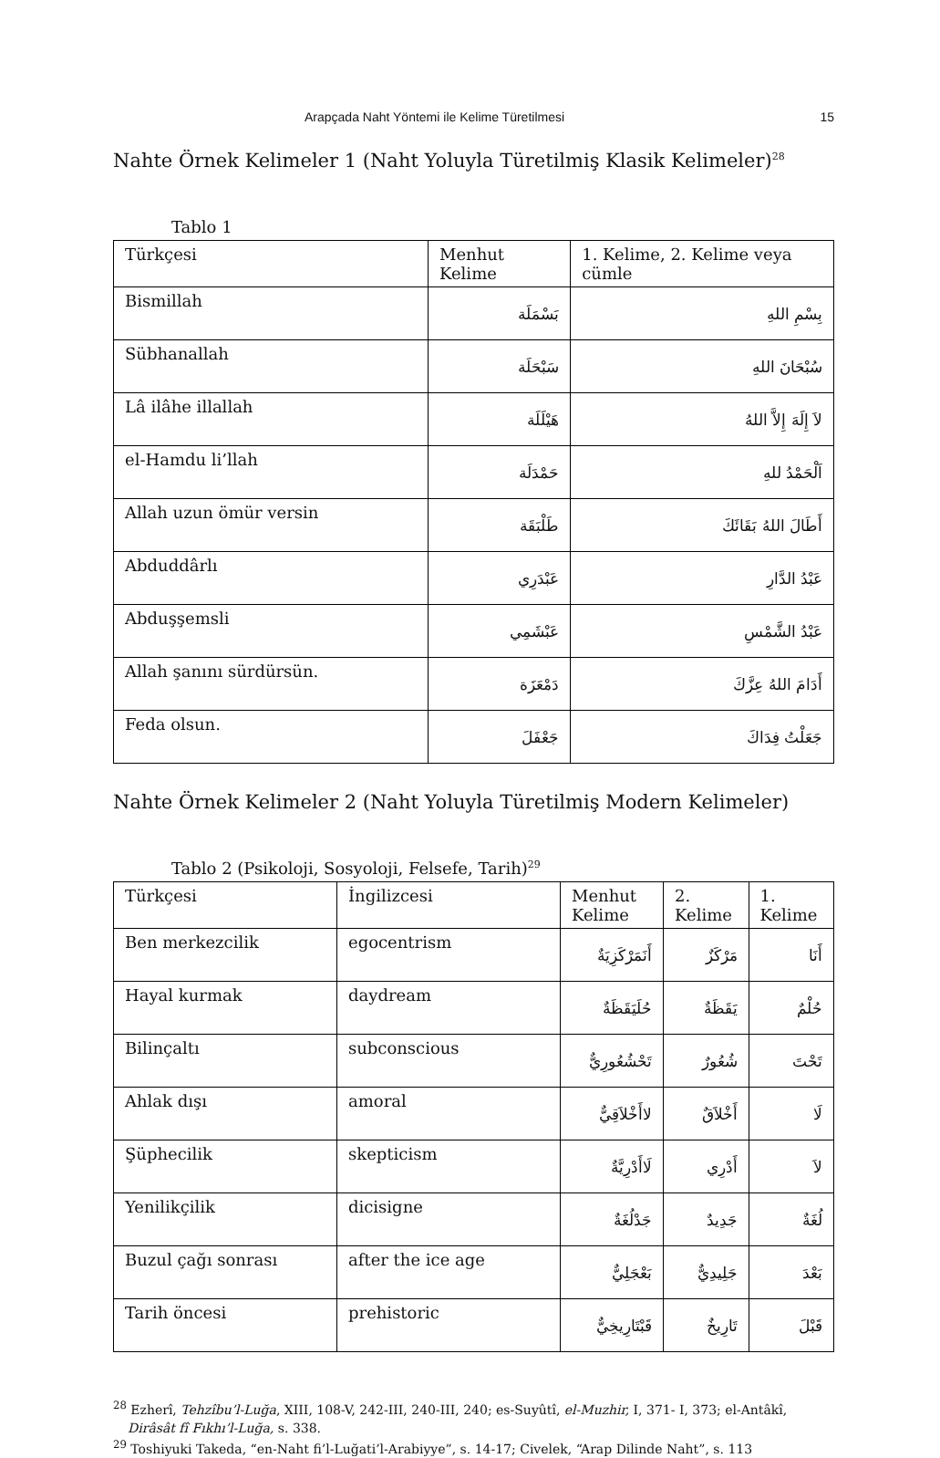Arapçada Naht Yöntemi ile Kelime Türetilmesi 15
Nahte Örnek Kelimeler 1 (Naht Yoluyla Türetilmiş Klasik Kelimeler)<sup>28</sup>
Tablo 1
| Türkçesi | Menhut Kelime | 1. Kelime, 2. Kelime veya cümle |
| --- | --- | --- |
| Bismillah | بَسْمَلَة | بِسْمِ اللهِ |
| Sübhanallah | سَبْحَلَة | سُبْحَانَ اللهِ |
| Lâ ilâhe illallah | هَيْلَلَة | لاَ إِلَهَ إِلاَّ اللهُ |
| el-Hamdu li’llah | حَمْدَلَة | اَلْحَمْدُ للهِ |
| Allah uzun ömür versin | طَلْبَقَة | أَطَالَ اللهُ بَقَائَكَ |
| Abduddârlı | عَبْدَرِي | عَبْدُ الدَّارِ |
| Abduşşemsli | عَبْشَمِي | عَبْدُ الشَّمْسِ |
| Allah şanını sürdürsün. | دَمْعَزَة | أَدَامَ اللهُ عِزَّكَ |
| Feda olsun. | جَعْفَلَ | جَعَلْتُ فِدَاكَ |
Nahte Örnek Kelimeler 2 (Naht Yoluyla Türetilmiş Modern Kelimeler)
Tablo 2 (Psikoloji, Sosyoloji, Felsefe, Tarih)<sup>29</sup>
| Türkçesi | İngilizcesi | Menhut Kelime | 2. Kelime | 1. Kelime |
| --- | --- | --- | --- | --- |
| Ben merkezcilik | egocentrism | أَنَمَرْكَزِيَةٌ | مَرْكَزٌ | أَنَا |
| Hayal kurmak | daydream | حُلَيَقَظَةٌ | يَقَظَةٌ | حُلْمٌ |
| Bilinçaltı | subconscious | تَحْشُعُورِيٌّ | شُعُورٌ | تَحْتَ |
| Ahlak dışı | amoral | لاأَخْلاَقِيٌّ | أَخْلاَقٌ | لَا |
| Şüphecilik | skepticism | لَاأَدْرِيَّةٌ | أَدْرِي | لاَ |
| Yenilikçilik | dicisigne | جَدْلُغَةٌ | جَدِيدٌ | لُغَةٌ |
| Buzul çağı sonrası | after the ice age | بَعْجَلِيٌّ | جَلِيدِيٌّ | بَعْدَ |
| Tarih öncesi | prehistoric | قَبْتَارِيخِيٌّ | تَارِيخٌ | قَبْلَ |
<sup>28</sup> Ezherî, Tehzîbu’l-Luğa, XIII, 108-V, 242-III, 240-III, 240; es-Suyûtî, el-Muzhir, I, 371- I, 373; el-Antâkî, Dirâsât fî Fıkhı’l-Luğa, s. 338.
<sup>29</sup> Toshiyuki Takeda, “en-Naht fi’l-Luğati’l-Arabiyye”, s. 14-17; Civelek, “Arap Dilinde Naht”, s. 113